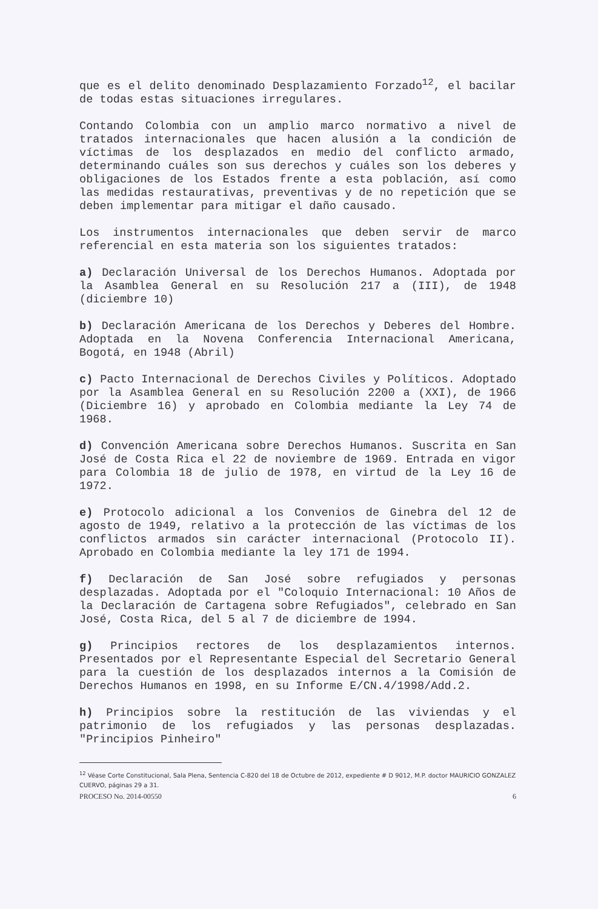que es el delito denominado Desplazamiento Forzado<sup>12</sup>, el bacilar de todas estas situaciones irregulares.
Contando Colombia con un amplio marco normativo a nivel de tratados internacionales que hacen alusión a la condición de víctimas de los desplazados en medio del conflicto armado, determinando cuáles son sus derechos y cuáles son los deberes y obligaciones de los Estados frente a esta población, así como las medidas restaurativas, preventivas y de no repetición que se deben implementar para mitigar el daño causado.
Los instrumentos internacionales que deben servir de marco referencial en esta materia son los siguientes tratados:
a) Declaración Universal de los Derechos Humanos. Adoptada por la Asamblea General en su Resolución 217 a (III), de 1948 (diciembre 10)
b) Declaración Americana de los Derechos y Deberes del Hombre. Adoptada en la Novena Conferencia Internacional Americana, Bogotá, en 1948 (Abril)
c) Pacto Internacional de Derechos Civiles y Políticos. Adoptado por la Asamblea General en su Resolución 2200 a (XXI), de 1966 (Diciembre 16) y aprobado en Colombia mediante la Ley 74 de 1968.
d) Convención Americana sobre Derechos Humanos. Suscrita en San José de Costa Rica el 22 de noviembre de 1969. Entrada en vigor para Colombia 18 de julio de 1978, en virtud de la Ley 16 de 1972.
e) Protocolo adicional a los Convenios de Ginebra del 12 de agosto de 1949, relativo a la protección de las víctimas de los conflictos armados sin carácter internacional (Protocolo II). Aprobado en Colombia mediante la ley 171 de 1994.
f) Declaración de San José sobre refugiados y personas desplazadas. Adoptada por el "Coloquio Internacional: 10 Años de la Declaración de Cartagena sobre Refugiados", celebrado en San José, Costa Rica, del 5 al 7 de diciembre de 1994.
g) Principios rectores de los desplazamientos internos. Presentados por el Representante Especial del Secretario General para la cuestión de los desplazados internos a la Comisión de Derechos Humanos en 1998, en su Informe E/CN.4/1998/Add.2.
h) Principios sobre la restitución de las viviendas y el patrimonio de los refugiados y las personas desplazadas. "Principios Pinheiro"
<sup>12</sup> Véase Corte Constitucional, Sala Plena, Sentencia C-820 del 18 de Octubre de 2012, expediente # D 9012, M.P. doctor MAURICIO GONZALEZ CUERVO, páginas 29 a 31.
PROCESO No. 2014-00550 6